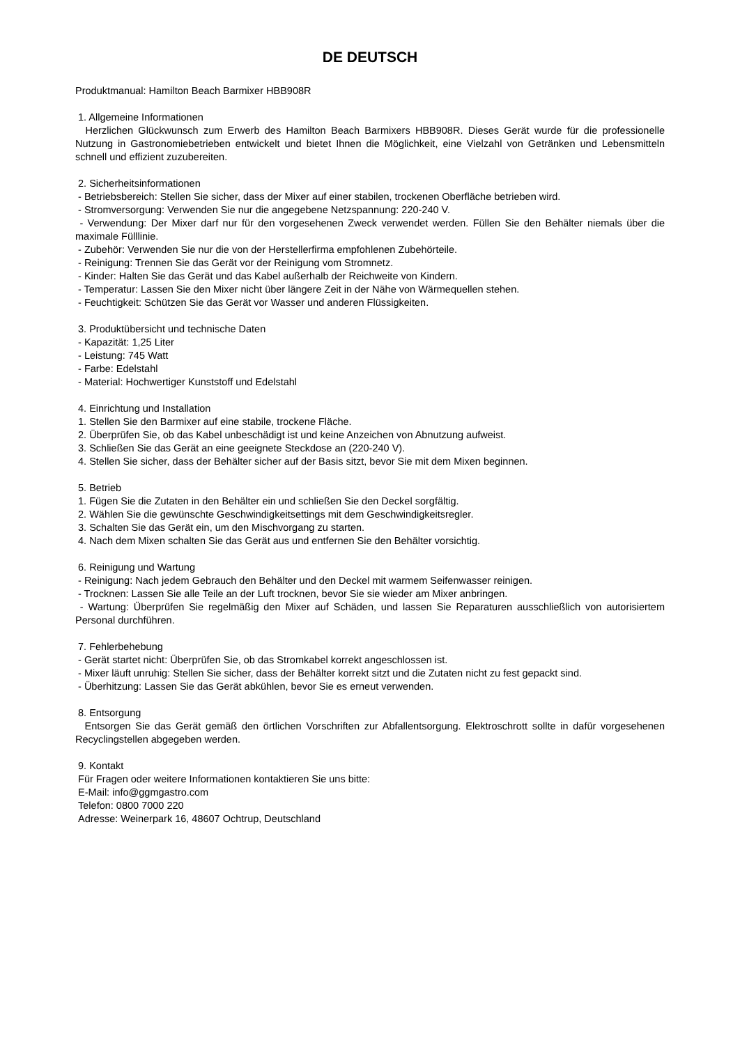DE DEUTSCH
Produktmanual: Hamilton Beach Barmixer HBB908R
1. Allgemeine Informationen
Herzlichen Glückwunsch zum Erwerb des Hamilton Beach Barmixers HBB908R. Dieses Gerät wurde für die professionelle Nutzung in Gastronomiebetrieben entwickelt und bietet Ihnen die Möglichkeit, eine Vielzahl von Getränken und Lebensmitteln schnell und effizient zuzubereiten.
2. Sicherheitsinformationen
- Betriebsbereich: Stellen Sie sicher, dass der Mixer auf einer stabilen, trockenen Oberfläche betrieben wird.
- Stromversorgung: Verwenden Sie nur die angegebene Netzspannung: 220-240 V.
- Verwendung: Der Mixer darf nur für den vorgesehenen Zweck verwendet werden. Füllen Sie den Behälter niemals über die maximale Fülllinie.
- Zubehör: Verwenden Sie nur die von der Herstellerfirma empfohlenen Zubehörteile.
- Reinigung: Trennen Sie das Gerät vor der Reinigung vom Stromnetz.
- Kinder: Halten Sie das Gerät und das Kabel außerhalb der Reichweite von Kindern.
- Temperatur: Lassen Sie den Mixer nicht über längere Zeit in der Nähe von Wärmequellen stehen.
- Feuchtigkeit: Schützen Sie das Gerät vor Wasser und anderen Flüssigkeiten.
3. Produktübersicht und technische Daten
- Kapazität: 1,25 Liter
- Leistung: 745 Watt
- Farbe: Edelstahl
- Material: Hochwertiger Kunststoff und Edelstahl
4. Einrichtung und Installation
1. Stellen Sie den Barmixer auf eine stabile, trockene Fläche.
2. Überprüfen Sie, ob das Kabel unbeschädigt ist und keine Anzeichen von Abnutzung aufweist.
3. Schließen Sie das Gerät an eine geeignete Steckdose an (220-240 V).
4. Stellen Sie sicher, dass der Behälter sicher auf der Basis sitzt, bevor Sie mit dem Mixen beginnen.
5. Betrieb
1. Fügen Sie die Zutaten in den Behälter ein und schließen Sie den Deckel sorgfältig.
2. Wählen Sie die gewünschte Geschwindigkeitsettings mit dem Geschwindigkeitsregler.
3. Schalten Sie das Gerät ein, um den Mischvorgang zu starten.
4. Nach dem Mixen schalten Sie das Gerät aus und entfernen Sie den Behälter vorsichtig.
6. Reinigung und Wartung
- Reinigung: Nach jedem Gebrauch den Behälter und den Deckel mit warmem Seifenwasser reinigen.
- Trocknen: Lassen Sie alle Teile an der Luft trocknen, bevor Sie sie wieder am Mixer anbringen.
- Wartung: Überprüfen Sie regelmäßig den Mixer auf Schäden, und lassen Sie Reparaturen ausschließlich von autorisiertem Personal durchführen.
7. Fehlerbehebung
- Gerät startet nicht: Überprüfen Sie, ob das Stromkabel korrekt angeschlossen ist.
- Mixer läuft unruhig: Stellen Sie sicher, dass der Behälter korrekt sitzt und die Zutaten nicht zu fest gepackt sind.
- Überhitzung: Lassen Sie das Gerät abkühlen, bevor Sie es erneut verwenden.
8. Entsorgung
Entsorgen Sie das Gerät gemäß den örtlichen Vorschriften zur Abfallentsorgung. Elektroschrott sollte in dafür vorgesehenen Recyclingstellen abgegeben werden.
9. Kontakt
Für Fragen oder weitere Informationen kontaktieren Sie uns bitte:
E-Mail: info@ggmgastro.com
Telefon: 0800 7000 220
Adresse: Weinerpark 16, 48607 Ochtrup, Deutschland